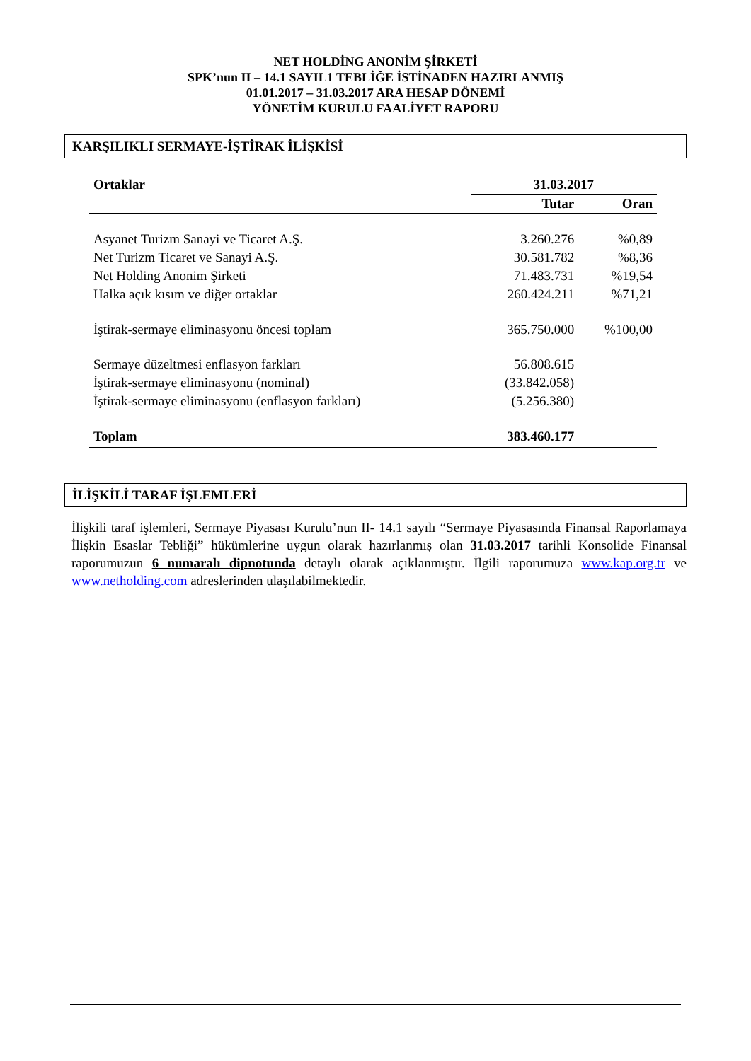NET HOLDİNG ANONİM ŞİRKETİ
SPK’nun II – 14.1 SAYIL1 TEBLİĞE İSTİNADEN HAZIRLANMIŞ
01.01.2017 – 31.03.2017 ARA HESAP DÖNEMİ
YÖNETİM KURULU FAALİYET RAPORU
KARŞILIKLI SERMAYE-İŞTİRAK İLİŞKİSİ
| Ortaklar | 31.03.2017 | |
| --- | --- | --- |
| | Tutar | Oran |
| Asyanet Turizm Sanayi ve Ticaret A.Ş. | 3.260.276 | %0,89 |
| Net Turizm Ticaret ve Sanayi A.Ş. | 30.581.782 | %8,36 |
| Net Holding Anonim Şirketi | 71.483.731 | %19,54 |
| Halka açık kısım ve diğer ortaklar | 260.424.211 | %71,21 |
| İştirak-sermaye eliminasyonu öncesi toplam | 365.750.000 | %100,00 |
| Sermaye düzeltmesi enflasyon farkları | 56.808.615 | |
| İştirak-sermaye eliminasyonu (nominal) | (33.842.058) | |
| İştirak-sermaye eliminasyonu (enflasyon farkları) | (5.256.380) | |
| Toplam | 383.460.177 | |
İLİŞKİLİ TARAF İŞLEMLERİ
İlişkili taraf işlemleri, Sermaye Piyasası Kurulu’nun II- 14.1 sayılı “Sermaye Piyasasında Finansal Raporlamaya İlişkin Esaslar Tebliği” hükümlerine uygun olarak hazırlanmış olan 31.03.2017 tarihli Konsolide Finansal raporumuzun 6 numaralı dipnotunda detaylı olarak açıklanmıştır. İlgili raporumuza www.kap.org.tr ve www.netholding.com adreslerinden ulaşılabilmektedir.